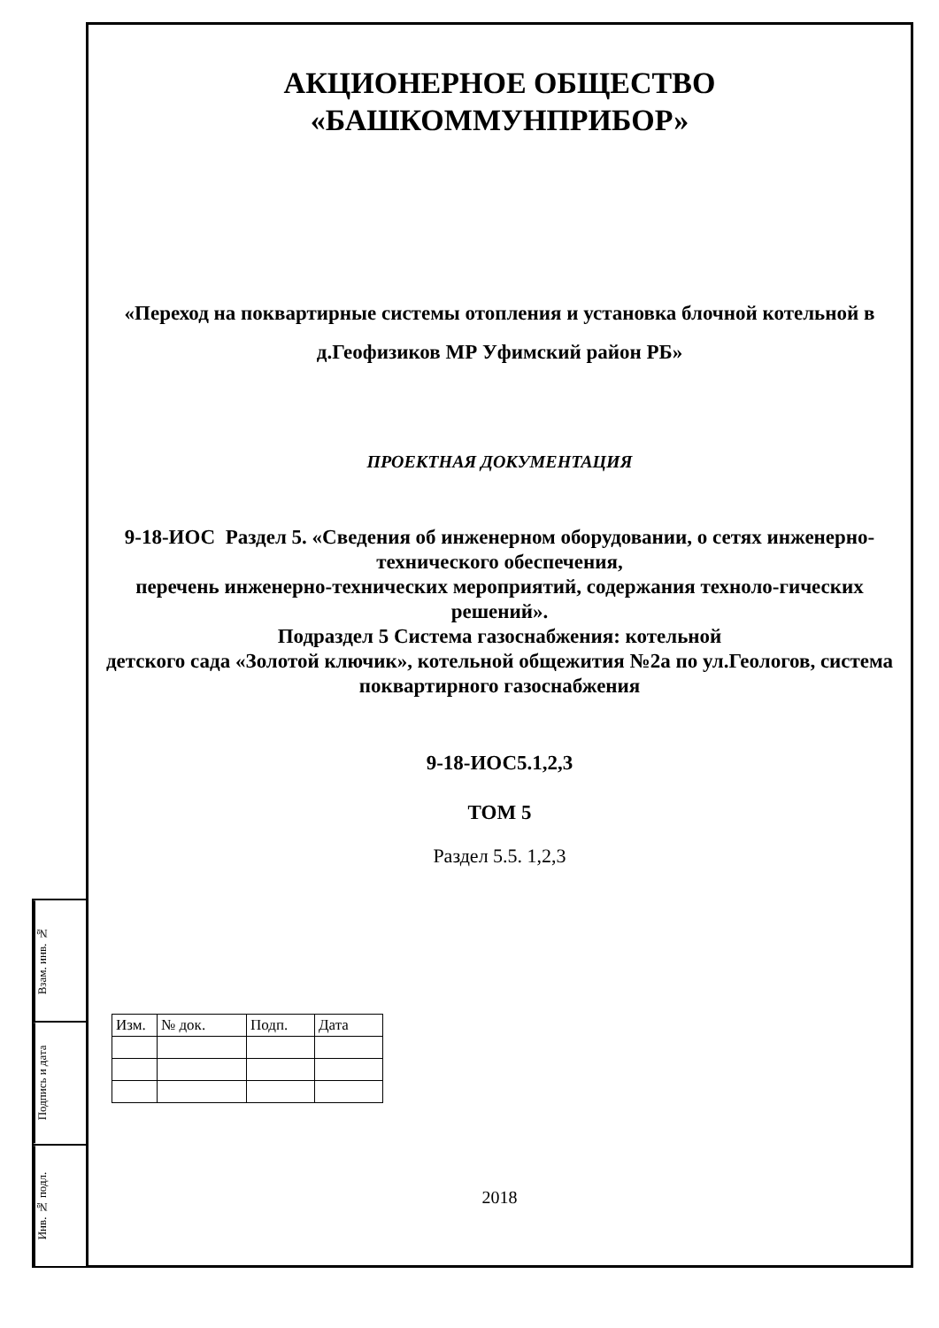АКЦИОНЕРНОЕ ОБЩЕСТВО
«БАШКОММУНПРИБОР»
«Переход на поквартирные системы отопления и установка блочной котельной в д.Геофизиков МР Уфимский район РБ»
ПРОЕКТНАЯ ДОКУМЕНТАЦИЯ
9-18-ИОС Раздел 5. «Сведения об инженерном оборудовании, о сетях инженерно-технического обеспечения,
перечень инженерно-технических мероприятий, содержания техноло-гических решений».
Подраздел 5 Система газоснабжения: котельной
детского сада «Золотой ключик», котельной общежития №2а по ул.Геологов, система поквартирного газоснабжения
9-18-ИОС5.1,2,3
ТОМ 5
Раздел 5.5. 1,2,3
| Изм. | № док. | Подп. | Дата |
| --- | --- | --- | --- |
2018
Взам. инв. №
Подпись и дата
Инв. № подл.